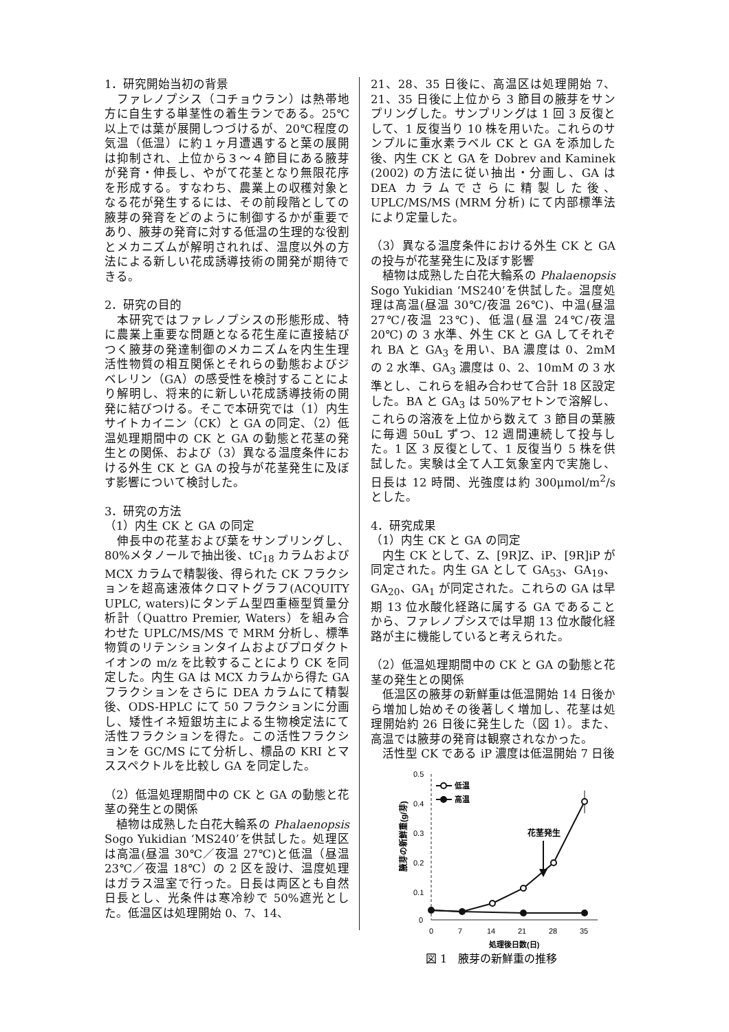1．研究開始当初の背景
　ファレノプシス（コチョウラン）は熱帯地方に自生する単茎性の着生ランである。25℃以上では葉が展開しつづけるが、20℃程度の気温（低温）に約１ヶ月遭遇すると葉の展開は抑制され、上位から３～４節目にある腋芽が発育・伸長し、やがて花茎となり無限花序を形成する。すなわち、農業上の収穫対象となる花が発生するには、その前段階としての腋芽の発育をどのように制御するかが重要であり、腋芽の発育に対する低温の生理的な役割とメカニズムが解明されれば、温度以外の方法による新しい花成誘導技術の開発が期待できる。
2．研究の目的
　本研究ではファレノプシスの形態形成、特に農業上重要な問題となる花生産に直接結びつく腋芽の発達制御のメカニズムを内生生理活性物質の相互関係とそれらの動態およびジベレリン（GA）の感受性を検討することにより解明し、将来的に新しい花成誘導技術の開発に結びつける。そこで本研究では（1）内生サイトカイニン（CK）と GA の同定、（2）低温処理期間中の CK と GA の動態と花茎の発生との関係、および（3）異なる温度条件における外生 CK と GA の投与が花茎発生に及ぼす影響について検討した。
3．研究の方法
（1）内生 CK と GA の同定
　伸長中の花茎および葉をサンプリングし、80%メタノールで抽出後、tC<sub>18</sub> カラムおよび MCX カラムで精製後、得られた CK フラクションを超高速液体クロマトグラフ(ACQUITY UPLC, waters)にタンデム型四重極型質量分析計（Quattro Premier, Waters）を組み合わせた UPLC/MS/MS で MRM 分析し、標準物質のリテンションタイムおよびプロダクトイオンの m/z を比較することにより CK を同定した。内生 GA は MCX カラムから得た GA フラクションをさらに DEA カラムにて精製後、ODS-HPLC にて 50 フラクションに分画し、矮性イネ短銀坊主による生物検定法にて活性フラクションを得た。この活性フラクションを GC/MS にて分析し、標品の KRI とマススペクトルを比較し GA を同定した。
（2）低温処理期間中の CK と GA の動態と花茎の発生との関係
　植物は成熟した白花大輪系の Phalaenopsis Sogo Yukidian ‘MS240’を供試した。処理区は高温(昼温 30℃／夜温 27℃)と低温（昼温 23℃／夜温 18℃）の 2 区を設け、温度処理はガラス温室で行った。日長は両区とも自然日長とし、光条件は寒冷紗で 50%遮光とした。低温区は処理開始 0、7、14、
21、28、35 日後に、高温区は処理開始 7、21、35 日後に上位から 3 節目の腋芽をサンプリングした。サンプリングは 1 回 3 反復として、1 反復当り 10 株を用いた。これらのサンプルに重水素ラベル CK と GA を添加した後、内生 CK と GA を Dobrev and Kaminek (2002) の方法に従い抽出・分画し、GA は DEA カラムでさらに精製した後、UPLC/MS/MS (MRM 分析) にて内部標準法により定量した。
（3）異なる温度条件における外生 CK と GA の投与が花茎発生に及ぼす影響
　植物は成熟した白花大輪系の Phalaenopsis Sogo Yukidian ‘MS240’を供試した。温度処理は高温(昼温 30℃/夜温 26℃)、中温(昼温 27℃/夜温 23℃)、低温(昼温 24℃/夜温 20℃) の 3 水準、外生 CK と GA してそれぞれ BA と GA<sub>3</sub> を用い、BA 濃度は 0、2mM の 2 水準、GA<sub>3</sub> 濃度は 0、2、10mM の 3 水準とし、これらを組み合わせて合計 18 区設定した。BA と GA<sub>3</sub> は 50%アセトンで溶解し、これらの溶液を上位から数えて 3 節目の葉腋に毎週 50uL ずつ、12 週間連続して投与した。1 区 3 反復として、1 反復当り 5 株を供試した。実験は全て人工気象室内で実施し、日長は 12 時間、光強度は約 300μmol/m<sup>2</sup>/s とした。
4．研究成果
（1）内生 CK と GA の同定
　内生 CK として、Z、[9R]Z、iP、[9R]iP が同定された。内生 GA として GA<sub>53</sub>、GA<sub>19</sub>、GA<sub>20</sub>、GA<sub>1</sub> が同定された。これらの GA は早期 13 位水酸化経路に属する GA であることから、ファレノプシスでは早期 13 位水酸化経路が主に機能していると考えられた。
（2）低温処理期間中の CK と GA の動態と花茎の発生との関係
　低温区の腋芽の新鮮重は低温開始 14 日後から増加し始めその後著しく増加し、花茎は処理開始約 26 日後に発生した（図 1）。また、高温では腋芽の発育は観察されなかった。
　活性型 CK である iP 濃度は低温開始 7 日後
腋芽の新鮮重(g/芽)
0.5
0.4
0.3
0.2
0.1
0
0
7
14
21
28
35
処理後日数(日)
低温
高温
花茎発生
図 1　腋芽の新鮮重の推移